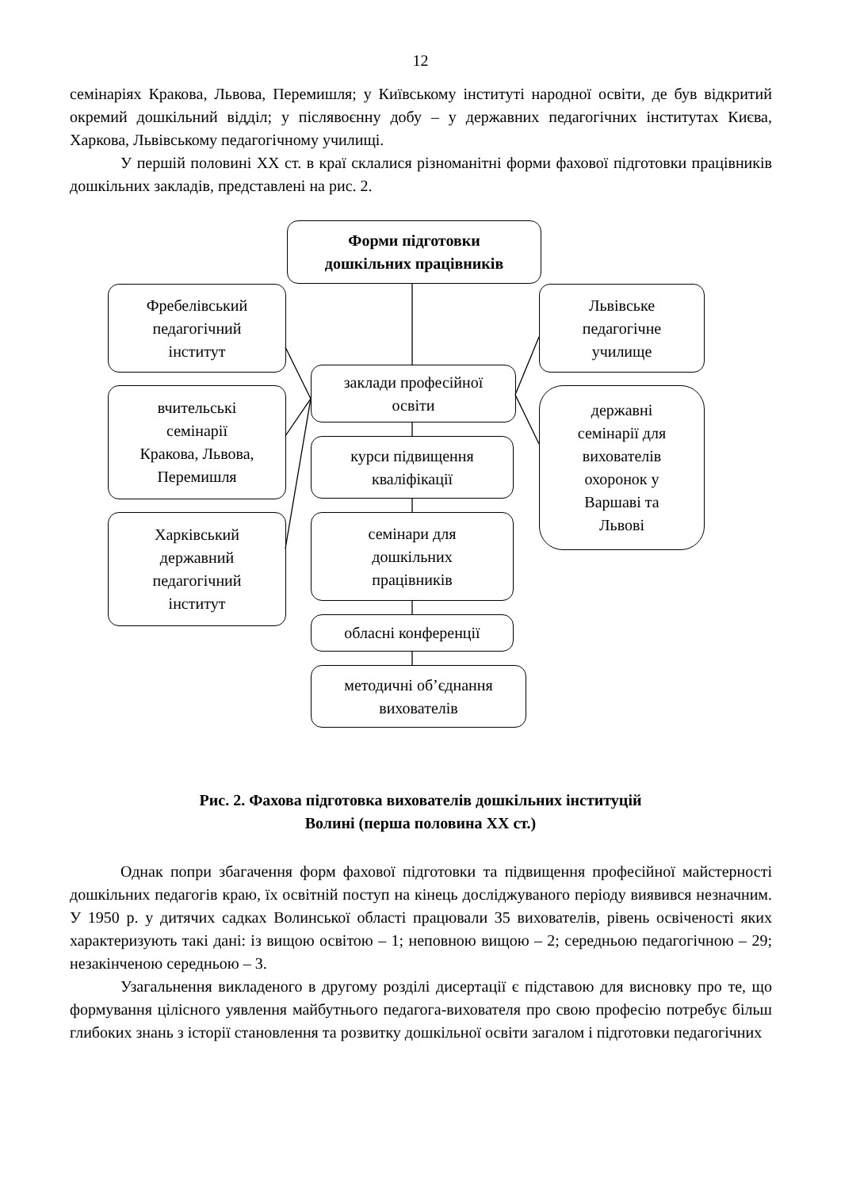12
семінаріях Кракова, Львова, Перемишля; у Київському інституті народної освіти, де був відкритий окремий дошкільний відділ; у післявоєнну добу – у державних педагогічних інститутах Києва, Харкова, Львівському педагогічному училищі.
У першій половині ХХ ст. в краї склалися різноманітні форми фахової підготовки працівників дошкільних закладів, представлені на рис. 2.
Форми підготовки
дошкільних працівників
Фребелівський
педагогічний
інститут
вчительські
семінарії
Кракова, Львова,
Перемишля
Харківський
державний
педагогічний
інститут
заклади професійної
освіти
курси підвищення
кваліфікації
семінари для
дошкільних
працівників
обласні конференції
методичні об’єднання
вихователів
Львівське
педагогічне
училище
державні
семінарії для
вихователів
охоронок у
Варшаві та
Львові
Рис. 2. Фахова підготовка вихователів дошкільних інституцій
Волині (перша половина ХХ ст.)
Однак попри збагачення форм фахової підготовки та підвищення професійної майстерності дошкільних педагогів краю, їх освітній поступ на кінець досліджуваного періоду виявився незначним. У 1950 р. у дитячих садках Волинської області працювали 35 вихователів, рівень освіченості яких характеризують такі дані: із вищою освітою – 1; неповною вищою – 2; середньою педагогічною – 29; незакінченою середньою – 3.
Узагальнення викладеного в другому розділі дисертації є підставою для висновку про те, що формування цілісного уявлення майбутнього педагога-вихователя про свою професію потребує більш глибоких знань з історії становлення та розвитку дошкільної освіти загалом і підготовки педагогічних